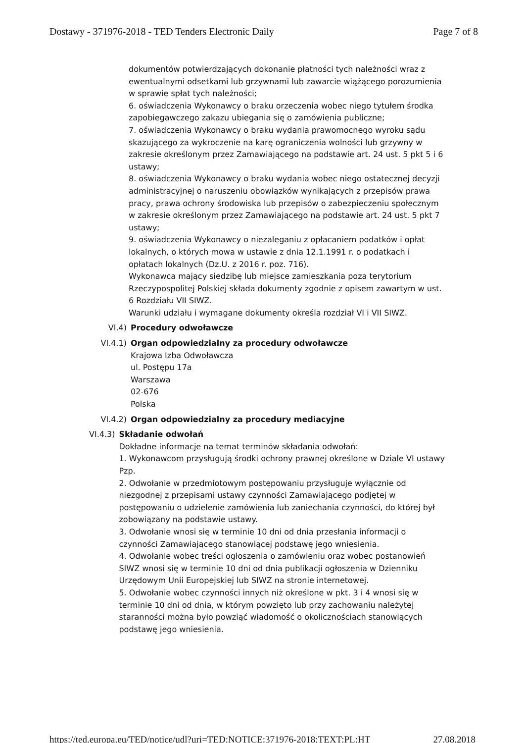Dostawy - 371976-2018 - TED Tenders Electronic Daily Page 7 of 8
dokumentów potwierdzających dokonanie płatności tych należności wraz z ewentualnymi odsetkami lub grzywnami lub zawarcie wiążącego porozumienia w sprawie spłat tych należności;
6. oświadczenia Wykonawcy o braku orzeczenia wobec niego tytułem środka zapobiegawczego zakazu ubiegania się o zamówienia publiczne;
7. oświadczenia Wykonawcy o braku wydania prawomocnego wyroku sądu skazującego za wykroczenie na karę ograniczenia wolności lub grzywny w zakresie określonym przez Zamawiającego na podstawie art. 24 ust. 5 pkt 5 i 6 ustawy;
8. oświadczenia Wykonawcy o braku wydania wobec niego ostatecznej decyzji administracyjnej o naruszeniu obowiązków wynikających z przepisów prawa pracy, prawa ochrony środowiska lub przepisów o zabezpieczeniu społecznym w zakresie określonym przez Zamawiającego na podstawie art. 24 ust. 5 pkt 7 ustawy;
9. oświadczenia Wykonawcy o niezaleganiu z opłacaniem podatków i opłat lokalnych, o których mowa w ustawie z dnia 12.1.1991 r. o podatkach i opłatach lokalnych (Dz.U. z 2016 r. poz. 716).
Wykonawca mający siedzibę lub miejsce zamieszkania poza terytorium Rzeczypospolitej Polskiej składa dokumenty zgodnie z opisem zawartym w ust. 6 Rozdziału VII SIWZ.
Warunki udziału i wymagane dokumenty określa rozdział VI i VII SIWZ.
VI.4) Procedury odwoławcze
VI.4.1) Organ odpowiedzialny za procedury odwoławcze
Krajowa Izba Odwoławcza
ul. Postępu 17a
Warszawa
02-676
Polska
VI.4.2) Organ odpowiedzialny za procedury mediacyjne
VI.4.3) Składanie odwołań
Dokładne informacje na temat terminów składania odwołań:
1. Wykonawcom przysługują środki ochrony prawnej określone w Dziale VI ustawy Pzp.
2. Odwołanie w przedmiotowym postępowaniu przysługuje wyłącznie od niezgodnej z przepisami ustawy czynności Zamawiającego podjętej w postępowaniu o udzielenie zamówienia lub zaniechania czynności, do której był zobowiązany na podstawie ustawy.
3. Odwołanie wnosi się w terminie 10 dni od dnia przesłania informacji o czynności Zamawiającego stanowiącej podstawę jego wniesienia.
4. Odwołanie wobec treści ogłoszenia o zamówieniu oraz wobec postanowień SIWZ wnosi się w terminie 10 dni od dnia publikacji ogłoszenia w Dzienniku Urzędowym Unii Europejskiej lub SIWZ na stronie internetowej.
5. Odwołanie wobec czynności innych niż określone w pkt. 3 i 4 wnosi się w terminie 10 dni od dnia, w którym powzięto lub przy zachowaniu należytej staranności można było powziąć wiadomość o okolicznościach stanowiących podstawę jego wniesienia.
https://ted.europa.eu/TED/notice/udl?uri=TED:NOTICE:371976-2018:TEXT:PL:HT 27.08.2018